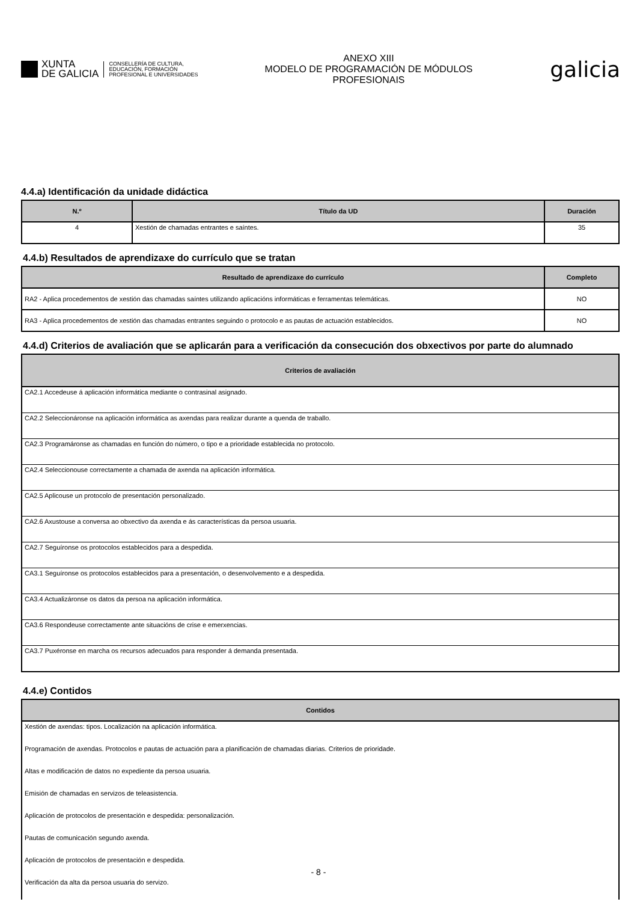XUNTA
DE GALICIA
CONSELLERÍA DE CULTURA,
EDUCACIÓN, FORMACIÓN
PROFESIONAL E UNIVERSIDADES
ANEXO XIII
MODELO DE PROGRAMACIÓN DE MÓDULOS
PROFESIONAIS
galicia
4.4.a) Identificación da unidade didáctica
| N.º | Título da UD | Duración |
| --- | --- | --- |
| 4 | Xestión de chamadas entrantes e saíntes. | 35 |
4.4.b) Resultados de aprendizaxe do currículo que se tratan
| Resultado de aprendizaxe do currículo | Completo |
| --- | --- |
| RA2 - Aplica procedementos de xestión das chamadas saíntes utilizando aplicacións informáticas e ferramentas telemáticas. | NO |
| RA3 - Aplica procedementos de xestión das chamadas entrantes seguindo o protocolo e as pautas de actuación establecidos. | NO |
4.4.d) Criterios de avaliación que se aplicarán para a verificación da consecución dos obxectivos por parte do alumnado
| Criterios de avaliación |
| --- |
| CA2.1 Accedeuse á aplicación informática mediante o contrasinal asignado. |
| CA2.2 Seleccionáronse na aplicación informática as axendas para realizar durante a quenda de traballo. |
| CA2.3 Programáronse as chamadas en función do número, o tipo e a prioridade establecida no protocolo. |
| CA2.4 Seleccionouse correctamente a chamada de axenda na aplicación informática. |
| CA2.5 Aplicouse un protocolo de presentación personalizado. |
| CA2.6 Axustouse a conversa ao obxectivo da axenda e ás características da persoa usuaria. |
| CA2.7 Seguíronse os protocolos establecidos para a despedida. |
| CA3.1 Seguíronse os protocolos establecidos para a presentación, o desenvolvemento e a despedida. |
| CA3.4 Actualizáronse os datos da persoa na aplicación informática. |
| CA3.6 Respondeuse correctamente ante situacións de crise e emerxencias. |
| CA3.7 Puxéronse en marcha os recursos adecuados para responder á demanda presentada. |
4.4.e) Contidos
| Contidos |
| --- |
| Xestión de axendas: tipos. Localización na aplicación informática. |
| Programación de axendas. Protocolos e pautas de actuación para a planificación de chamadas diarias. Criterios de prioridade. |
| Altas e modificación de datos no expediente da persoa usuaria. |
| Emisión de chamadas en servizos de teleasistencia. |
| Aplicación de protocolos de presentación e despedida: personalización. |
| Pautas de comunicación segundo axenda. |
| Aplicación de protocolos de presentación e despedida. |
| Verificación da alta da persoa usuaria do servizo. |
- 8 -